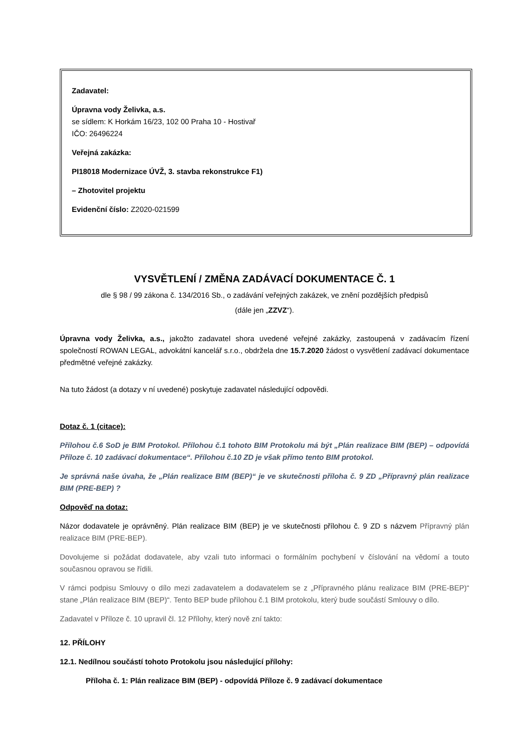Zadavatel:
Úpravna vody Želivka, a.s.
se sídlem: K Horkám 16/23, 102 00 Praha 10 - Hostivař
IČO: 26496224
Veřejná zakázka:
PI18018 Modernizace ÚVŽ, 3. stavba rekonstrukce F1)
– Zhotovitel projektu
Evidenční číslo: Z2020-021599
VYSVĚTLENÍ / ZMĚNA ZADÁVACÍ DOKUMENTACE Č. 1
dle § 98 / 99 zákona č. 134/2016 Sb., o zadávání veřejných zakázek, ve znění pozdějších předpisů
(dále jen „ZZVZ“).
Úpravna vody Želivka, a.s., jakožto zadavatel shora uvedené veřejné zakázky, zastoupená v zadávacím řízení společností ROWAN LEGAL, advokátní kancelář s.r.o., obdržela dne 15.7.2020 žádost o vysvětlení zadávací dokumentace předmětné veřejné zakázky.
Na tuto žádost (a dotazy v ní uvedené) poskytuje zadavatel následující odpovědi.
Dotaz č. 1 (citace):
Přílohou č.6 SoD je BIM Protokol. Přílohou č.1 tohoto BIM Protokolu má být „Plán realizace BIM (BEP) – odpovídá Příloze č. 10 zadávací dokumentace“. Přílohou č.10 ZD je však přímo tento BIM protokol.
Je správná naše úvaha, že „Plán realizace BIM (BEP)“ je ve skutečnosti příloha č. 9 ZD „Přípravný plán realizace BIM (PRE-BEP) ?
Odpověď na dotaz:
Názor dodavatele je oprávněný. Plán realizace BIM (BEP) je ve skutečnosti přílohou č. 9 ZD s názvem Přípravný plán realizace BIM (PRE-BEP).
Dovolujeme si požádat dodavatele, aby vzali tuto informaci o formálním pochybení v číslování na vědomí a touto současnou opravou se řídili.
V rámci podpisu Smlouvy o dílo mezi zadavatelem a dodavatelem se z „Přípravného plánu realizace BIM (PRE-BEP)“ stane „Plán realizace BIM (BEP)“. Tento BEP bude přílohou č.1 BIM protokolu, který bude součástí Smlouvy o dílo.
Zadavatel v Příloze č. 10 upravil čl. 12 Přílohy, který nově zní takto:
12. PŘÍLOHY
12.1. Nedílnou součástí tohoto Protokolu jsou následující přílohy:
Příloha č. 1: Plán realizace BIM (BEP) - odpovídá Příloze č. 9 zadávací dokumentace